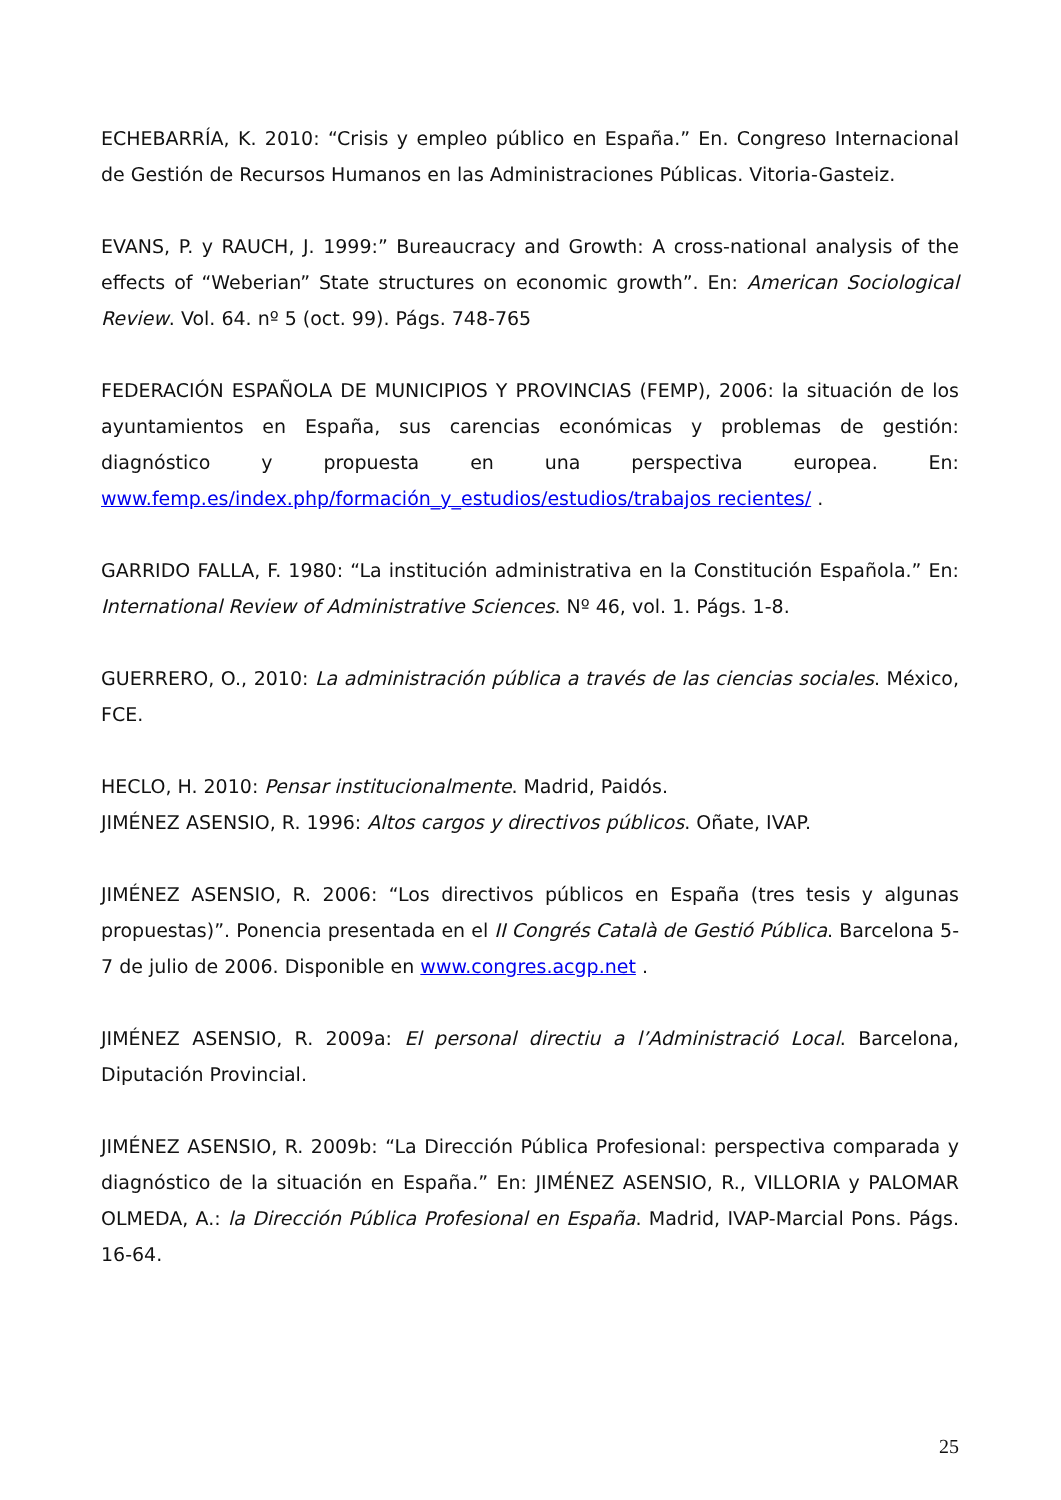ECHEBARRÍA, K. 2010: “Crisis y empleo público en España.” En. Congreso Internacional de Gestión de Recursos Humanos en las Administraciones Públicas. Vitoria-Gasteiz.
EVANS, P. y RAUCH, J. 1999:” Bureaucracy and Growth: A cross-national analysis of the effects of “Weberian” State structures on economic growth”. En: American Sociological Review. Vol. 64. nº 5 (oct. 99). Págs. 748-765
FEDERACIÓN ESPAÑOLA DE MUNICIPIOS Y PROVINCIAS (FEMP), 2006: la situación de los ayuntamientos en España, sus carencias económicas y problemas de gestión: diagnóstico y propuesta en una perspectiva europea. En: www.femp.es/index.php/formación_y_estudios/estudios/trabajos recientes/ .
GARRIDO FALLA, F. 1980: “La institución administrativa en la Constitución Española.” En: International Review of Administrative Sciences. Nº 46, vol. 1. Págs. 1-8.
GUERRERO, O., 2010: La administración pública a través de las ciencias sociales. México, FCE.
HECLO, H. 2010: Pensar institucionalmente. Madrid, Paidós.
JIMÉNEZ ASENSIO, R. 1996: Altos cargos y directivos públicos. Oñate, IVAP.
JIMÉNEZ ASENSIO, R. 2006: “Los directivos públicos en España (tres tesis y algunas propuestas)”. Ponencia presentada en el II Congrés Català de Gestió Pública. Barcelona 5-7 de julio de 2006. Disponible en www.congres.acgp.net .
JIMÉNEZ ASENSIO, R. 2009a: El personal directiu a l’Administració Local. Barcelona, Diputación Provincial.
JIMÉNEZ ASENSIO, R. 2009b: “La Dirección Pública Profesional: perspectiva comparada y diagnóstico de la situación en España.” En: JIMÉNEZ ASENSIO, R., VILLORIA y PALOMAR OLMEDA, A.: la Dirección Pública Profesional en España. Madrid, IVAP-Marcial Pons. Págs. 16-64.
25